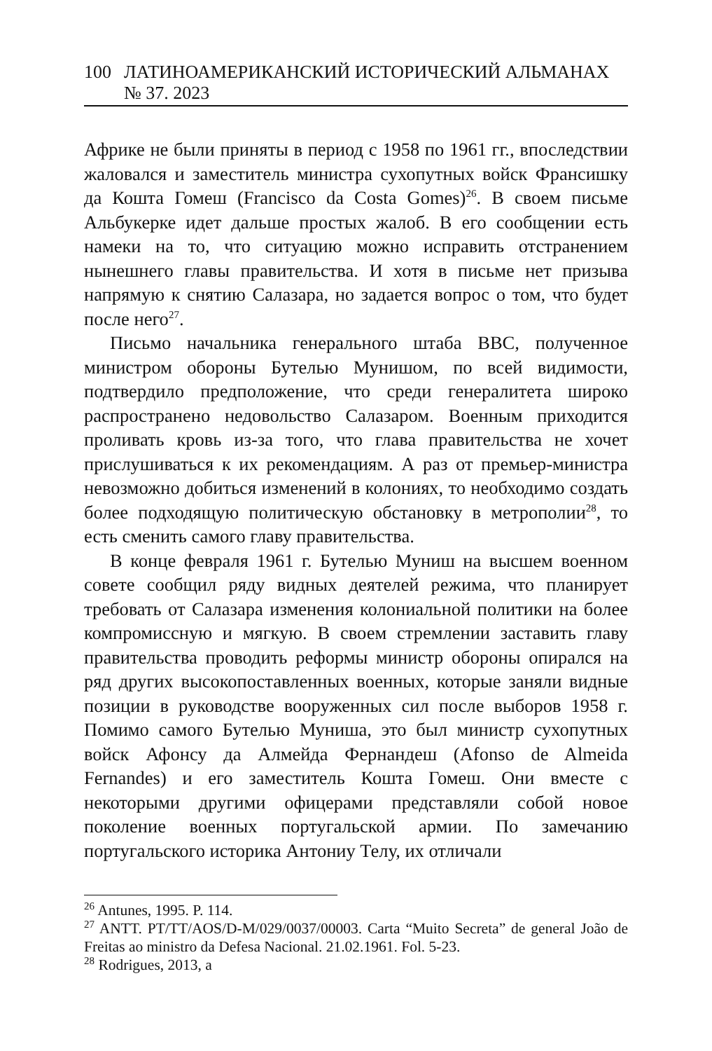100 ЛАТИНОАМЕРИКАНСКИЙ ИСТОРИЧЕСКИЙ АЛЬМАНАХ № 37. 2023
Африке не были приняты в период с 1958 по 1961 гг., впоследствии жаловался и заместитель министра сухопутных войск Франсишку да Кошта Гомеш (Francisco da Costa Gomes)<sup>26</sup>. В своем письме Альбукерке идет дальше простых жалоб. В его сообщении есть намеки на то, что ситуацию можно исправить отстранением нынешнего главы правительства. И хотя в письме нет призыва напрямую к снятию Салазара, но задается вопрос о том, что будет после него<sup>27</sup>.
Письмо начальника генерального штаба ВВС, полученное министром обороны Бутелью Мунишом, по всей видимости, подтвердило предположение, что среди генералитета широко распространено недовольство Салазаром. Военным приходится проливать кровь из-за того, что глава правительства не хочет прислушиваться к их рекомендациям. А раз от премьер-министра невозможно добиться изменений в колониях, то необходимо создать более подходящую политическую обстановку в метрополии<sup>28</sup>, то есть сменить самого главу правительства.
В конце февраля 1961 г. Бутелью Муниш на высшем военном совете сообщил ряду видных деятелей режима, что планирует требовать от Салазара изменения колониальной политики на более компромиссную и мягкую. В своем стремлении заставить главу правительства проводить реформы министр обороны опирался на ряд других высокопоставленных военных, которые заняли видные позиции в руководстве вооруженных сил после выборов 1958 г. Помимо самого Бутелью Муниша, это был министр сухопутных войск Афонсу да Алмейда Фернандеш (Afonso de Almeida Fernandes) и его заместитель Кошта Гомеш. Они вместе с некоторыми другими офицерами представляли собой новое поколение военных португальской армии. По замечанию португальского историка Антониу Телу, их отличали
<sup>26</sup> Antunes, 1995. P. 114.
<sup>27</sup> ANTT. PT/TT/AOS/D-M/029/0037/00003. Carta “Muito Secreta” de general João de Freitas ao ministro da Defesa Nacional. 21.02.1961. Fol. 5-23.
<sup>28</sup> Rodrigues, 2013, a